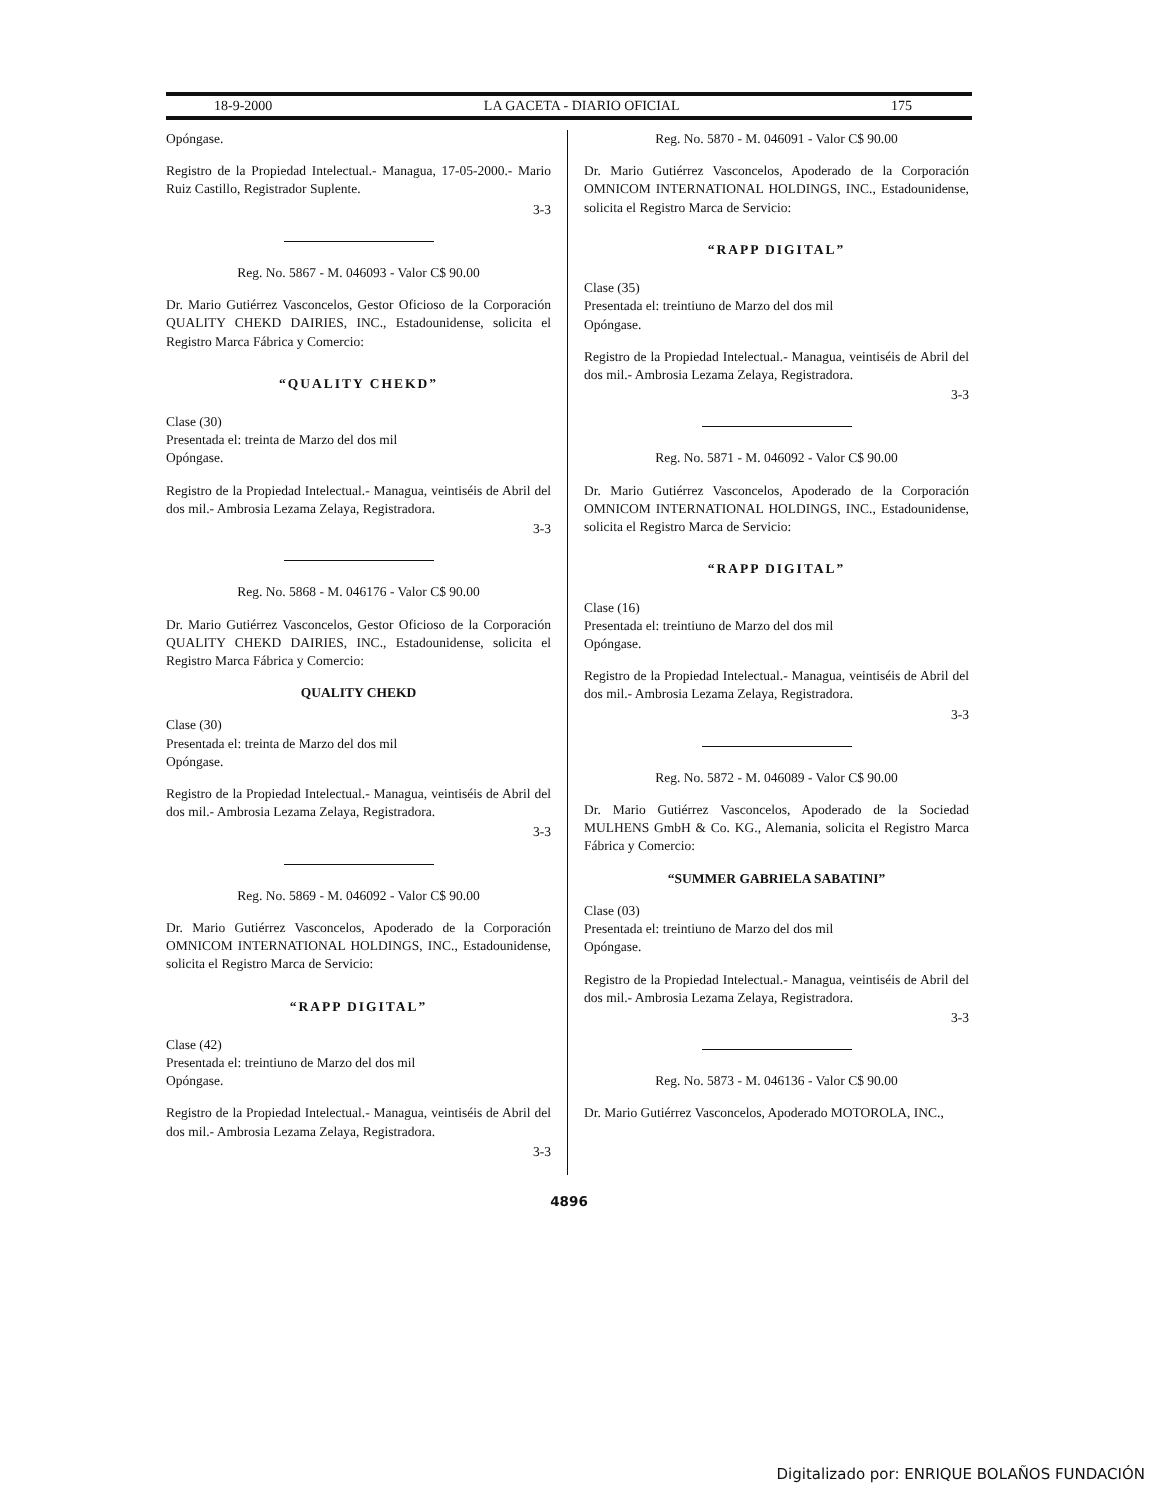18-9-2000 LA GACETA - DIARIO OFICIAL 175
Opóngase.
Registro de la Propiedad Intelectual.- Managua, 17-05-2000.- Mario Ruiz Castillo, Registrador Suplente.
3-3
Reg. No. 5867 - M. 046093 - Valor C$ 90.00
Dr. Mario Gutiérrez Vasconcelos, Gestor Oficioso de la Corporación QUALITY CHEKD DAIRIES, INC., Estadounidense, solicita el Registro Marca Fábrica y Comercio:
“QUALITY CHEKD”
Clase (30)
Presentada el: treinta de Marzo del dos mil
Opóngase.
Registro de la Propiedad Intelectual.- Managua, veintiséis de Abril del dos mil.- Ambrosia Lezama Zelaya, Registradora.
3-3
Reg. No. 5868 - M. 046176 - Valor C$ 90.00
Dr. Mario Gutiérrez Vasconcelos, Gestor Oficioso de la Corporación QUALITY CHEKD DAIRIES, INC., Estadounidense, solicita el Registro Marca Fábrica y Comercio:
QUALITY CHEKD
Clase (30)
Presentada el: treinta de Marzo del dos mil
Opóngase.
Registro de la Propiedad Intelectual.- Managua, veintiséis de Abril del dos mil.- Ambrosia Lezama Zelaya, Registradora.
3-3
Reg. No. 5869 - M. 046092 - Valor C$ 90.00
Dr. Mario Gutiérrez Vasconcelos, Apoderado de la Corporación OMNICOM INTERNATIONAL HOLDINGS, INC., Estadounidense, solicita el Registro Marca de Servicio:
“RAPP DIGITAL”
Clase (42)
Presentada el: treintiuno de Marzo del dos mil
Opóngase.
Registro de la Propiedad Intelectual.- Managua, veintiséis de Abril del dos mil.- Ambrosia Lezama Zelaya, Registradora.
3-3
Reg. No. 5870 - M. 046091 - Valor C$ 90.00
Dr. Mario Gutiérrez Vasconcelos, Apoderado de la Corporación OMNICOM INTERNATIONAL HOLDINGS, INC., Estadounidense, solicita el Registro Marca de Servicio:
“RAPP DIGITAL”
Clase (35)
Presentada el: treintiuno de Marzo del dos mil
Opóngase.
Registro de la Propiedad Intelectual.- Managua, veintiséis de Abril del dos mil.- Ambrosia Lezama Zelaya, Registradora.
3-3
Reg. No. 5871 - M. 046092 - Valor C$ 90.00
Dr. Mario Gutiérrez Vasconcelos, Apoderado de la Corporación OMNICOM INTERNATIONAL HOLDINGS, INC., Estadounidense, solicita el Registro Marca de Servicio:
“RAPP DIGITAL”
Clase (16)
Presentada el: treintiuno de Marzo del dos mil
Opóngase.
Registro de la Propiedad Intelectual.- Managua, veintiséis de Abril del dos mil.- Ambrosia Lezama Zelaya, Registradora.
3-3
Reg. No. 5872 - M. 046089 - Valor C$ 90.00
Dr. Mario Gutiérrez Vasconcelos, Apoderado de la Sociedad MULHENS GmbH & Co. KG., Alemania, solicita el Registro Marca Fábrica y Comercio:
“SUMMER GABRIELA SABATINI”
Clase (03)
Presentada el: treintiuno de Marzo del dos mil
Opóngase.
Registro de la Propiedad Intelectual.- Managua, veintiséis de Abril del dos mil.- Ambrosia Lezama Zelaya, Registradora.
3-3
Reg. No. 5873 - M. 046136 - Valor C$ 90.00
Dr. Mario Gutiérrez Vasconcelos, Apoderado MOTOROLA, INC.,
4896
Digitalizado por: ENRIQUE BOLAÑOS FUNDACIÓN